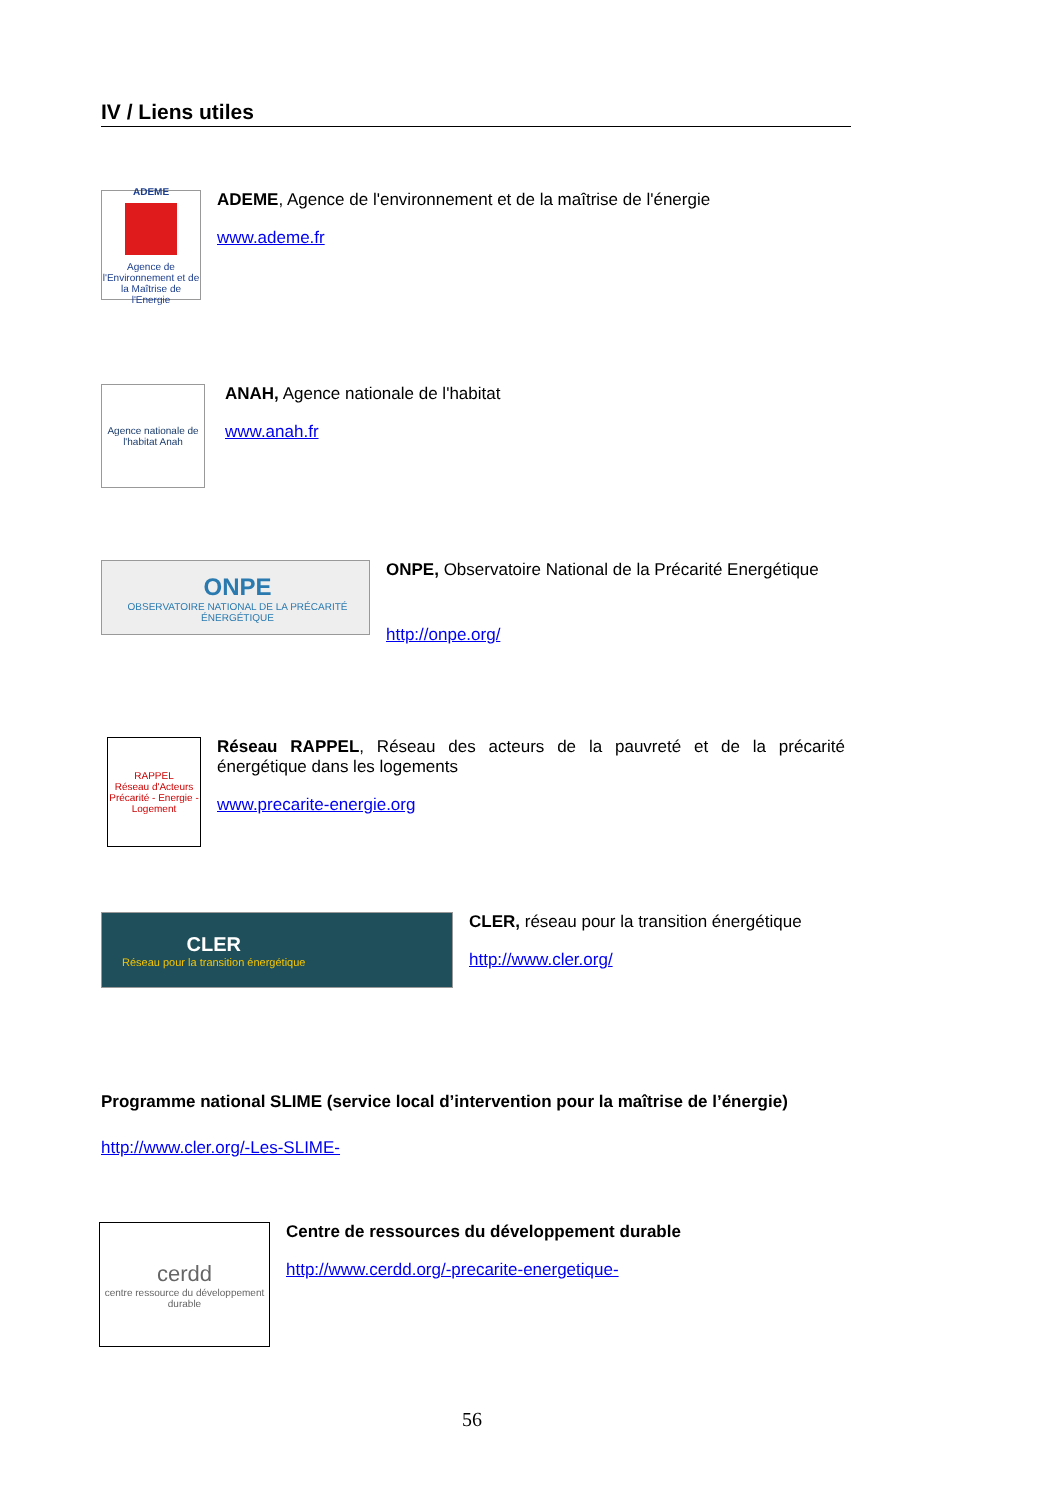IV / Liens utiles
ADEME
Agence de l'Environnement et de la Maîtrise de l'Energie
ADEME, Agence de l'environnement et de la maîtrise de l'énergie
www.ademe.fr
Agence nationale de l'habitat Anah
ANAH, Agence nationale de l'habitat
www.anah.fr
ONPE
OBSERVATOIRE NATIONAL DE LA PRÉCARITÉ ÉNERGÉTIQUE
ONPE, Observatoire National de la Précarité Energétique
http://onpe.org/
RAPPEL
Réseau d'Acteurs Précarité - Energie - Logement
Réseau RAPPEL, Réseau des acteurs de la pauvreté et de la précarité énergétique dans les logements
www.precarite-energie.org
CLER
Réseau pour la transition énergétique
CLER, réseau pour la transition énergétique
http://www.cler.org/
Programme national SLIME (service local d’intervention pour la maîtrise de l’énergie)
http://www.cler.org/-Les-SLIME-
cerdd
centre ressource du développement durable
Centre de ressources du développement durable
http://www.cerdd.org/-precarite-energetique-
56